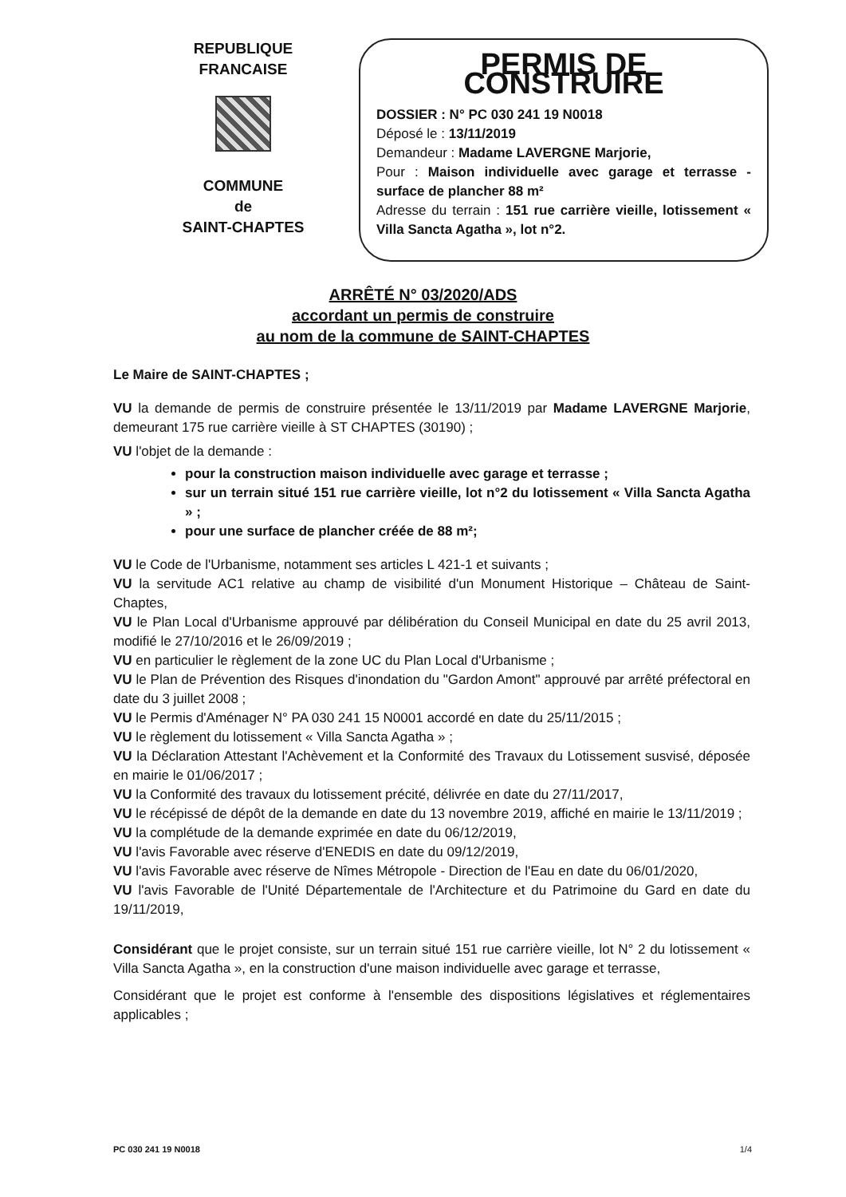REPUBLIQUE
FRANCAISE
COMMUNE
de
SAINT-CHAPTES
PERMIS DE CONSTRUIRE
DOSSIER : N° PC 030 241 19 N0018
Déposé le : 13/11/2019
Demandeur : Madame LAVERGNE Marjorie,
Pour : Maison individuelle avec garage et terrasse - surface de plancher 88 m²
Adresse du terrain : 151 rue carrière vieille, lotissement « Villa Sancta Agatha », lot n°2.
ARRÊTÉ N° 03/2020/ADS
accordant un permis de construire
au nom de la commune de SAINT-CHAPTES
Le Maire de SAINT-CHAPTES ;
VU la demande de permis de construire présentée le 13/11/2019 par Madame LAVERGNE Marjorie, demeurant 175 rue carrière vieille à ST CHAPTES (30190) ;
VU l'objet de la demande :
pour la construction maison individuelle avec garage et terrasse ;
sur un terrain situé 151 rue carrière vieille, lot n°2 du lotissement « Villa Sancta Agatha » ;
pour une surface de plancher créée de 88 m²;
VU le Code de l'Urbanisme, notamment ses articles L 421-1 et suivants ;
VU la servitude AC1 relative au champ de visibilité d'un Monument Historique – Château de Saint-Chaptes,
VU le Plan Local d'Urbanisme approuvé par délibération du Conseil Municipal en date du 25 avril 2013, modifié le 27/10/2016 et le 26/09/2019 ;
VU en particulier le règlement de la zone UC du Plan Local d'Urbanisme ;
VU le Plan de Prévention des Risques d'inondation du "Gardon Amont" approuvé par arrêté préfectoral en date du 3 juillet 2008 ;
VU le Permis d'Aménager N° PA 030 241 15 N0001 accordé en date du 25/11/2015 ;
VU le règlement du lotissement « Villa Sancta Agatha » ;
VU la Déclaration Attestant l'Achèvement et la Conformité des Travaux du Lotissement susvisé, déposée en mairie le 01/06/2017 ;
VU la Conformité des travaux du lotissement précité, délivrée en date du 27/11/2017,
VU le récépissé de dépôt de la demande en date du 13 novembre 2019, affiché en mairie le 13/11/2019 ;
VU la complétude de la demande exprimée en date du 06/12/2019,
VU l'avis Favorable avec réserve d'ENEDIS en date du 09/12/2019,
VU l'avis Favorable avec réserve de Nîmes Métropole - Direction de l'Eau en date du 06/01/2020,
VU l'avis Favorable de l'Unité Départementale de l'Architecture et du Patrimoine du Gard en date du 19/11/2019,
Considérant que le projet consiste, sur un terrain situé 151 rue carrière vieille, lot N° 2 du lotissement « Villa Sancta Agatha », en la construction d'une maison individuelle avec garage et terrasse,
Considérant que le projet est conforme à l'ensemble des dispositions législatives et réglementaires applicables ;
PC 030 241 19 N0018 1/4